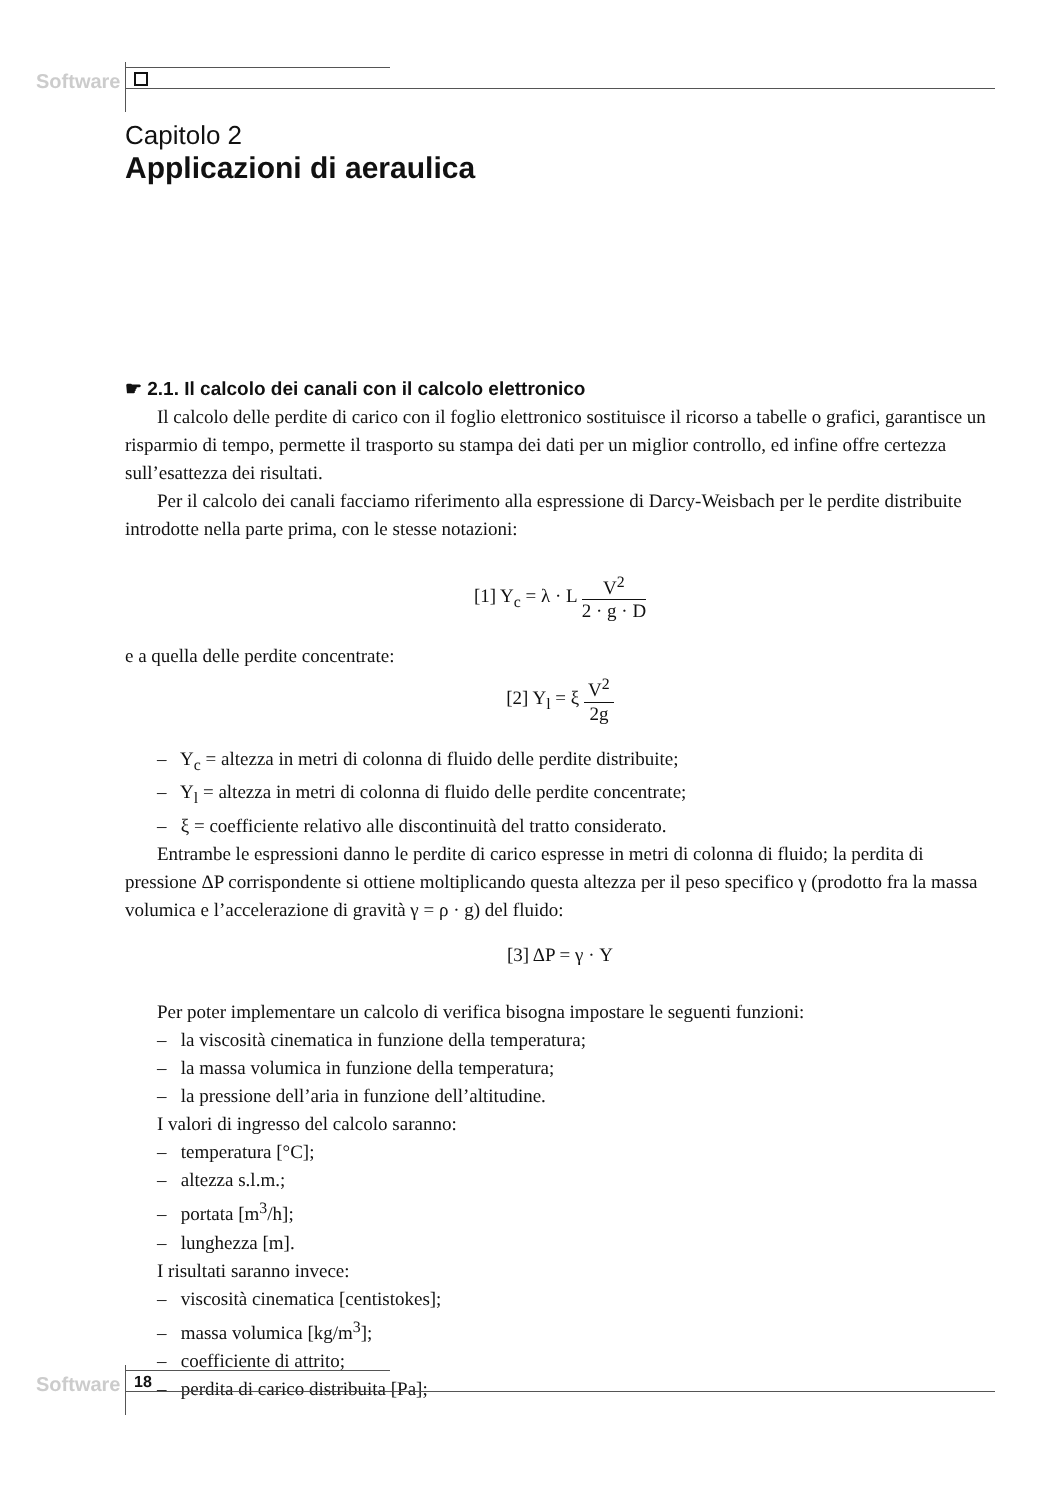Software
Capitolo 2
Applicazioni di aeraulica
☛ 2.1. Il calcolo dei canali con il calcolo elettronico
Il calcolo delle perdite di carico con il foglio elettronico sostituisce il ricorso a tabelle o grafici, garantisce un risparmio di tempo, permette il trasporto su stampa dei dati per un miglior controllo, ed infine offre certezza sull’esattezza dei risultati.
Per il calcolo dei canali facciamo riferimento alla espressione di Darcy-Weisbach per le perdite distribuite introdotte nella parte prima, con le stesse notazioni:
[1] Y<sub>c</sub> = λ · L V<sup>2</sup> 2 · g · D
e a quella delle perdite concentrate:
[2] Y<sub>l</sub> = ξ V<sup>2</sup> 2g
– Y<sub>c</sub> = altezza in metri di colonna di fluido delle perdite distribuite;
– Y<sub>l</sub> = altezza in metri di colonna di fluido delle perdite concentrate;
– ξ = coefficiente relativo alle discontinuità del tratto considerato.
Entrambe le espressioni danno le perdite di carico espresse in metri di colonna di fluido; la perdita di pressione ΔP corrispondente si ottiene moltiplicando questa altezza per il peso specifico γ (prodotto fra la massa volumica e l’accelerazione di gravità γ = ρ · g) del fluido:
[3] ΔP = γ · Y
Per poter implementare un calcolo di verifica bisogna impostare le seguenti funzioni:
– la viscosità cinematica in funzione della temperatura;
– la massa volumica in funzione della temperatura;
– la pressione dell’aria in funzione dell’altitudine.
I valori di ingresso del calcolo saranno:
– temperatura [°C];
– altezza s.l.m.;
– portata [m<sup>3</sup>/h];
– lunghezza [m].
I risultati saranno invece:
– viscosità cinematica [centistokes];
– massa volumica [kg/m<sup>3</sup>];
– coefficiente di attrito;
– perdita di carico distribuita [Pa];
Software 18